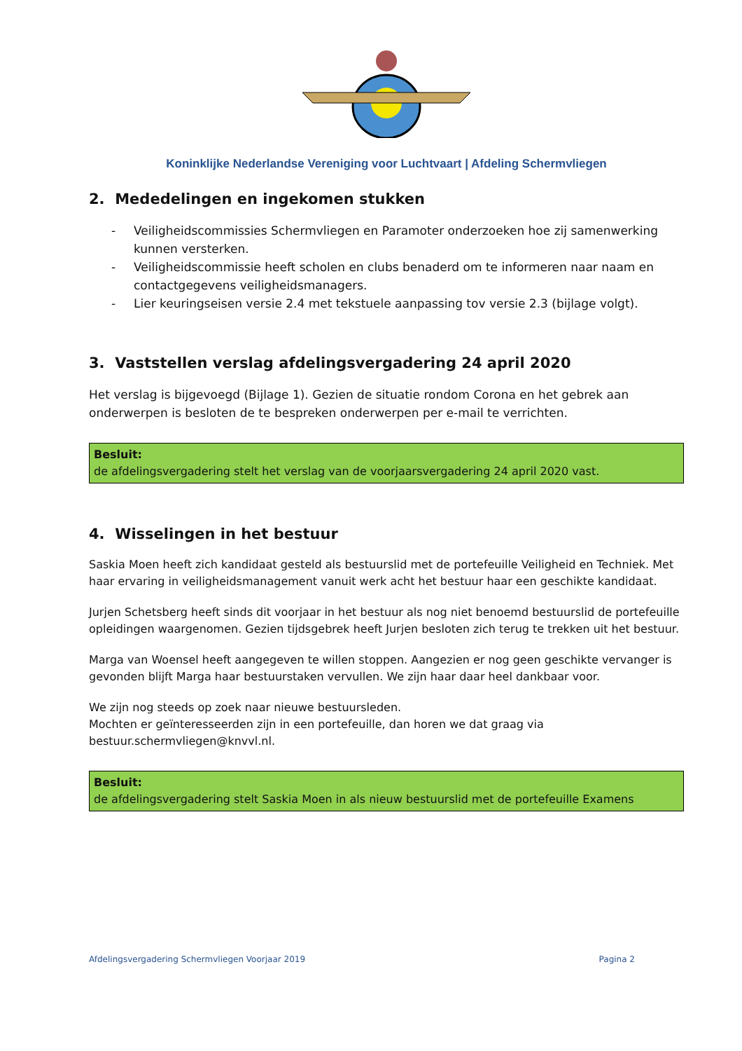Koninklijke Nederlandse Vereniging voor Luchtvaart | Afdeling Schermvliegen
2. Mededelingen en ingekomen stukken
- Veiligheidscommissies Schermvliegen en Paramoter onderzoeken hoe zij samenwerking kunnen versterken.
- Veiligheidscommissie heeft scholen en clubs benaderd om te informeren naar naam en contactgegevens veiligheidsmanagers.
- Lier keuringseisen versie 2.4 met tekstuele aanpassing tov versie 2.3 (bijlage volgt).
3. Vaststellen verslag afdelingsvergadering 24 april 2020
Het verslag is bijgevoegd (Bijlage 1). Gezien de situatie rondom Corona en het gebrek aan onderwerpen is besloten de te bespreken onderwerpen per e-mail te verrichten.
Besluit:
de afdelingsvergadering stelt het verslag van de voorjaarsvergadering 24 april 2020 vast.
4. Wisselingen in het bestuur
Saskia Moen heeft zich kandidaat gesteld als bestuurslid met de portefeuille Veiligheid en Techniek. Met haar ervaring in veiligheidsmanagement vanuit werk acht het bestuur haar een geschikte kandidaat.
Jurjen Schetsberg heeft sinds dit voorjaar in het bestuur als nog niet benoemd bestuurslid de portefeuille opleidingen waargenomen. Gezien tijdsgebrek heeft Jurjen besloten zich terug te trekken uit het bestuur.
Marga van Woensel heeft aangegeven te willen stoppen. Aangezien er nog geen geschikte vervanger is gevonden blijft Marga haar bestuurstaken vervullen. We zijn haar daar heel dankbaar voor.
We zijn nog steeds op zoek naar nieuwe bestuursleden.
Mochten er geïnteresseerden zijn in een portefeuille, dan horen we dat graag via bestuur.schermvliegen@knvvl.nl.
Besluit:
de afdelingsvergadering stelt Saskia Moen in als nieuw bestuurslid met de portefeuille Examens
Afdelingsvergadering Schermvliegen Voorjaar 2019 Pagina 2